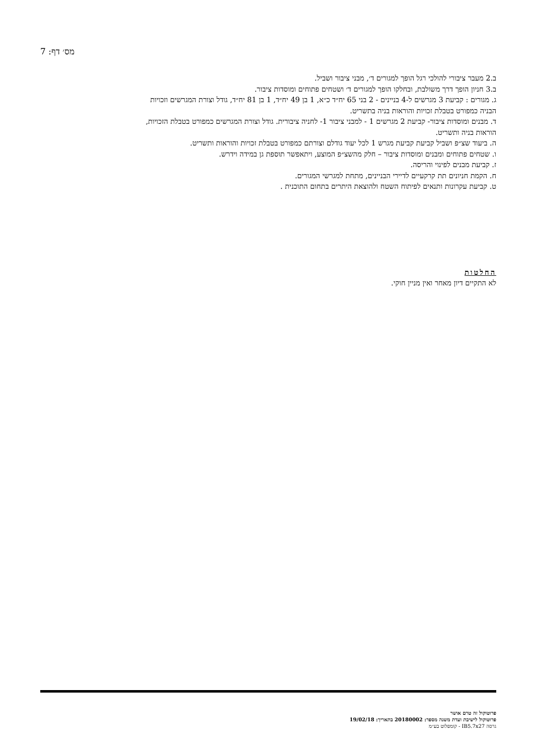מס׳ דף: 7
ב.2 מעבר ציבורי להולכי רגל הופך למגורים ד׳, מבני ציבור ושביל.
ב.3 חניון הופך דרך משולבת, ובחלקו הופך למגורים ד׳ ושטחים פתוחים ומוסדות ציבור.
ג. מגורים : קביעת 3 מגרשים ל-4 בניינים - 2 בני 65 יח״ד כ״א, 1 בן 49 יח״ד, 1 בן 81 יח״ד, גודל וצורת המגרשים וזכויות הבניה כמפורט בטבלת זכויות והוראות בניה בתשריט.
ד. מבנים ומוסדות ציבור- קביעת 2 מגרשים 1 - למבני ציבור 1- לחניה ציבורית. גודל וצורת המגרשים כמפורט בטבלת הזכויות, הוראות בניה ותשריט.
ה. ביעוד שצ״פ ושביל קביעת קביעת מגרש 1 לכל יעוד גודלם וצורתם כמפורט בטבלת זכויות והוראות ותשריט.
ו. שטחים פתוחים ומבנים ומוסדות ציבור – חלק מהשצ״פ המוצע, ויתאפשר תוספת גן במידה וידרש.
ז. קביעת מבנים לפינוי והריסה.
ח. הקמת חניונים תת קרקעיים לדיירי הבניינים, מתחת למגרשי המגורים.
ט. קביעת עקרונות ותנאים לפיתוח השטח ולהוצאת היתרים בתחום התוכנית .
החלטות
לא התקיים דיון מאחר ואין מניין חוקי.
פרוטוקול זה טרם אושר
פרוטוקול לישיבת ועדת משנה מספר: 20180002 בתאריך: 19/02/18
גרסה IB5.7x27 - קומפלוט בע״מ